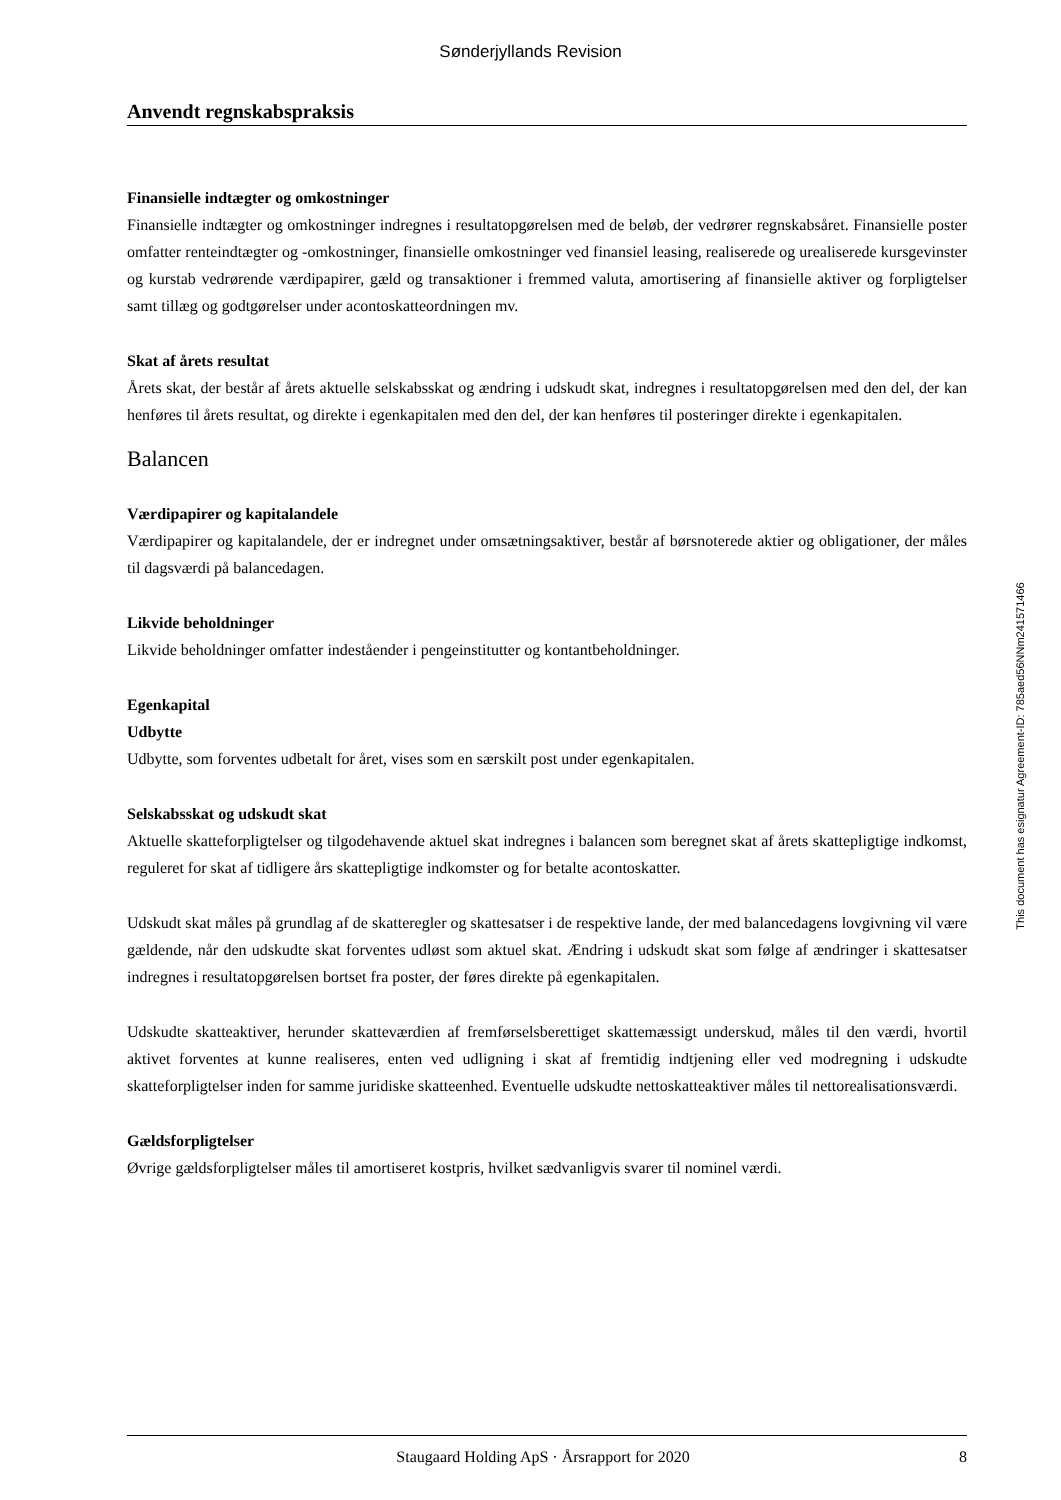Sønderjyllands Revision
Anvendt regnskabspraksis
Finansielle indtægter og omkostninger
Finansielle indtægter og omkostninger indregnes i resultatopgørelsen med de beløb, der vedrører regnskabsåret. Finansielle poster omfatter renteindtægter og -omkostninger, finansielle omkostninger ved finansiel leasing, realiserede og urealiserede kursgevinster og kurstab vedrørende værdipapirer, gæld og transaktioner i fremmed valuta, amortisering af finansielle aktiver og forpligtelser samt tillæg og godtgørelser under acontoskatteordningen mv.
Skat af årets resultat
Årets skat, der består af årets aktuelle selskabsskat og ændring i udskudt skat, indregnes i resultatopgørelsen med den del, der kan henføres til årets resultat, og direkte i egenkapitalen med den del, der kan henføres til posteringer direkte i egenkapitalen.
Balancen
Værdipapirer og kapitalandele
Værdipapirer og kapitalandele, der er indregnet under omsætningsaktiver, består af børsnoterede aktier og obligationer, der måles til dagsværdi på balancedagen.
Likvide beholdninger
Likvide beholdninger omfatter indeståender i pengeinstitutter og kontantbeholdninger.
Egenkapital
Udbytte
Udbytte, som forventes udbetalt for året, vises som en særskilt post under egenkapitalen.
Selskabsskat og udskudt skat
Aktuelle skatteforpligtelser og tilgodehavende aktuel skat indregnes i balancen som beregnet skat af årets skattepligtige indkomst, reguleret for skat af tidligere års skattepligtige indkomster og for betalte acontoskatter.
Udskudt skat måles på grundlag af de skatteregler og skattesatser i de respektive lande, der med balancedagens lovgivning vil være gældende, når den udskudte skat forventes udløst som aktuel skat. Ændring i udskudt skat som følge af ændringer i skattesatser indregnes i resultatopgørelsen bortset fra poster, der føres direkte på egenkapitalen.
Udskudte skatteaktiver, herunder skatteværdien af fremførselsberettiget skattemæssigt underskud, måles til den værdi, hvortil aktivet forventes at kunne realiseres, enten ved udligning i skat af fremtidig indtjening eller ved modregning i udskudte skatteforpligtelser inden for samme juridiske skatteenhed. Eventuelle udskudte nettoskatteaktiver måles til nettorealisationsværdi.
Gældsforpligtelser
Øvrige gældsforpligtelser måles til amortiseret kostpris, hvilket sædvanligvis svarer til nominel værdi.
This document has esignatur Agreement-ID: 785aed56NNm241571466
Staugaard Holding ApS · Årsrapport for 2020 8